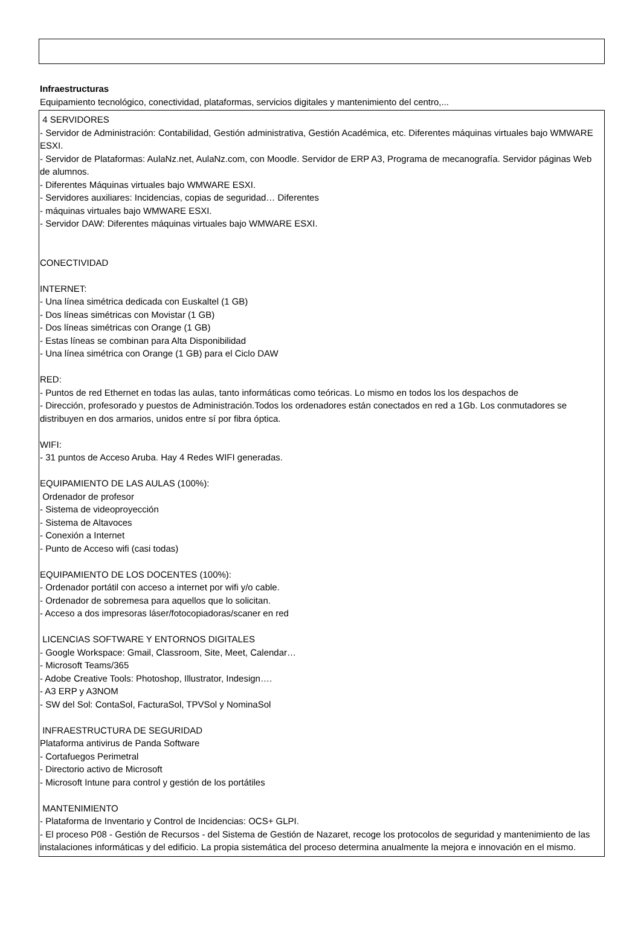Infraestructuras
Equipamiento tecnológico, conectividad, plataformas, servicios digitales y mantenimiento del centro,...
4 SERVIDORES
- Servidor de Administración: Contabilidad, Gestión administrativa, Gestión Académica, etc. Diferentes máquinas virtuales bajo WMWARE ESXI.
- Servidor de Plataformas: AulaNz.net, AulaNz.com, con Moodle. Servidor de ERP A3, Programa de mecanografía. Servidor páginas Web de alumnos.
- Diferentes Máquinas virtuales bajo WMWARE ESXI.
- Servidores auxiliares: Incidencias, copias de seguridad… Diferentes
- máquinas virtuales bajo WMWARE ESXI.
- Servidor DAW: Diferentes máquinas virtuales bajo WMWARE ESXI.
CONECTIVIDAD
INTERNET:
- Una línea simétrica dedicada con Euskaltel (1 GB)
- Dos líneas simétricas con Movistar (1 GB)
- Dos líneas simétricas con Orange (1 GB)
- Estas líneas se combinan para Alta Disponibilidad
- Una línea simétrica con Orange (1 GB) para el Ciclo DAW
RED:
- Puntos de red Ethernet en todas las aulas, tanto informáticas como teóricas. Lo mismo en todos los los despachos de
- Dirección, profesorado y puestos de Administración.Todos los ordenadores están conectados en red a 1Gb. Los conmutadores se distribuyen en dos armarios, unidos entre sí por fibra óptica.
WIFI:
- 31 puntos de Acceso Aruba. Hay 4 Redes WIFI generadas.
EQUIPAMIENTO DE LAS AULAS (100%):
Ordenador de profesor
- Sistema de videoproyección
- Sistema de Altavoces
- Conexión a Internet
- Punto de Acceso wifi (casi todas)
EQUIPAMIENTO DE LOS DOCENTES (100%):
- Ordenador portátil con acceso a internet por wifi y/o cable.
- Ordenador de sobremesa para aquellos que lo solicitan.
- Acceso a dos impresoras láser/fotocopiadoras/scaner en red
LICENCIAS SOFTWARE Y ENTORNOS DIGITALES
- Google Workspace: Gmail, Classroom, Site, Meet, Calendar…
- Microsoft Teams/365
- Adobe Creative Tools: Photoshop, Illustrator, Indesign….
- A3 ERP y A3NOM
- SW del Sol: ContaSol, FacturaSol, TPVSol y NominaSol
INFRAESTRUCTURA DE SEGURIDAD
Plataforma antivirus de Panda Software
- Cortafuegos Perimetral
- Directorio activo de Microsoft
- Microsoft Intune para control y gestión de los portátiles
MANTENIMIENTO
- Plataforma de Inventario y Control de Incidencias: OCS+ GLPI.
- El proceso P08 - Gestión de Recursos - del Sistema de Gestión de Nazaret, recoge los protocolos de seguridad y mantenimiento de las instalaciones informáticas y del edificio. La propia sistemática del proceso determina anualmente la mejora e innovación en el mismo.